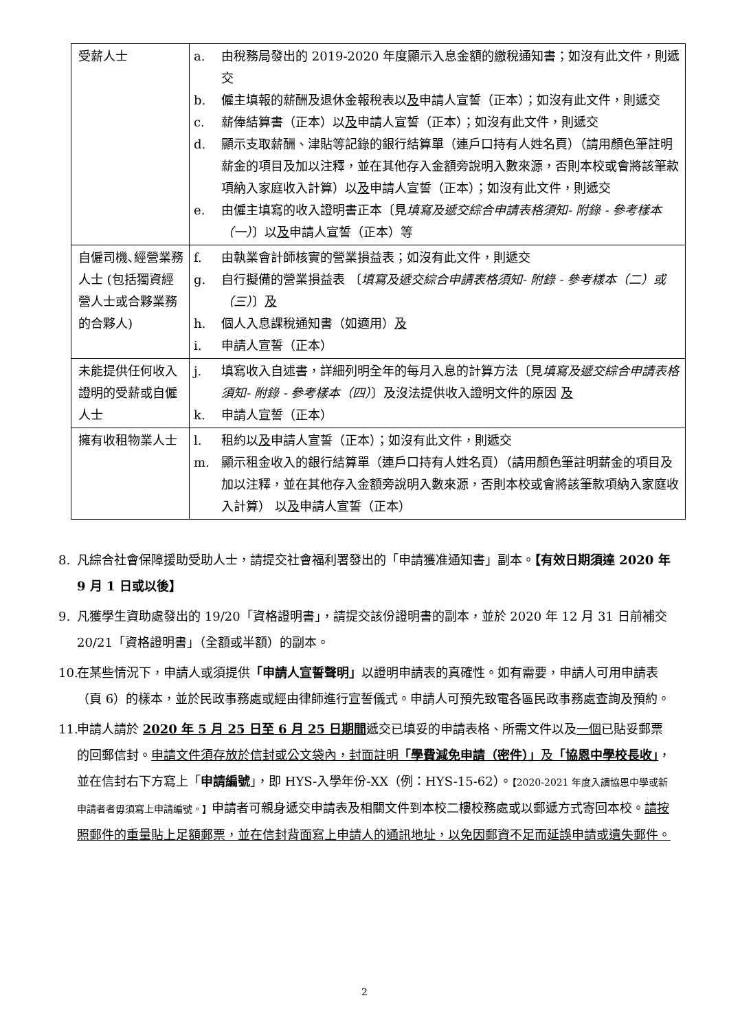| 受薪人士 | a. 由稅務局發出的 2019-2020 年度顯示入息金額的繳稅通知書；如沒有此文件，則遞交 b. 僱主填報的薪酬及退休金報稅表以 及 申請人宣誓（正本）；如沒有此文件，則遞交 c. 薪俸結算書（正本）以 及 申請人宣誓（正本）；如沒有此文件，則遞交 d. 顯示支取薪酬、津貼等記錄的銀行結算單（連戶口持有人姓名頁）（請用顏色筆註明薪金的項目及加以注釋，並在其他存入金額旁說明入數來源，否則本校或會將該筆款項納入家庭收入計算）以 及 申請人宣誓（正本）；如沒有此文件，則遞交 e. 由僱主填寫的收入證明書正本〔見 填寫及遞交綜合申請表格須知- 附錄 - 參考樣本（一） 〕以 及 申請人宣誓（正本）等 |
| 自僱司機､經營業務人士 (包括獨資經營人士或合夥業務的合夥人) | f. 由執業會計師核實的營業損益表；如沒有此文件，則遞交 g. 自行擬備的營業損益表 〔 填寫及遞交綜合申請表格須知- 附錄 - 參考樣本（二）或（三） 〕 及 h. 個人入息課稅通知書（如適用） 及 i. 申請人宣誓（正本） |
| 未能提供任何收入證明的受薪或自僱人士 | j. 填寫收入自述書，詳細列明全年的每月入息的計算方法〔見 填寫及遞交綜合申請表格須知- 附錄 - 參考樣本（四） 〕及沒法提供收入證明文件的原因 及 k. 申請人宣誓（正本） |
| 擁有收租物業人士 | l. 租約以 及 申請人宣誓（正本）；如沒有此文件，則遞交 m. 顯示租金收入的銀行結算單（連戶口持有人姓名頁）（請用顏色筆註明薪金的項目及加以注釋，並在其他存入金額旁說明入數來源，否則本校或會將該筆款項納入家庭收入計算） 以 及 申請人宣誓（正本） |
8. 凡綜合社會保障援助受助人士，請提交社會福利署發出的「申請獲准通知書」副本。【有效日期須達 2020 年 9 月 1 日或以後】
9. 凡獲學生資助處發出的 19/20「資格證明書」，請提交該份證明書的副本，並於 2020 年 12 月 31 日前補交 20/21「資格證明書」（全額或半額）的副本。
10. 在某些情況下，申請人或須提供「申請人宣誓聲明」以證明申請表的真確性。如有需要，申請人可用申請表（頁 6）的樣本，並於民政事務處或經由律師進行宣誓儀式。申請人可預先致電各區民政事務處查詢及預約。
11. 申請人請於 2020 年 5 月 25 日至 6 月 25 日期間遞交已填妥的申請表格、所需文件以及一個已貼妥郵票的回郵信封。申請文件須存放於信封或公文袋內，封面註明「學費減免申請（密件）」及「協恩中學校長收」，並在信封右下方寫上「申請編號」，即 HYS-入學年份-XX（例：HYS-15-62）。【2020-2021 年度入讀協恩中學或新申請者者毋須寫上申請編號。】申請者可親身遞交申請表及相關文件到本校二樓校務處或以郵遞方式寄回本校。請按照郵件的重量貼上足額郵票，並在信封背面寫上申請人的通訊地址，以免因郵資不足而延誤申請或遺失郵件。
2